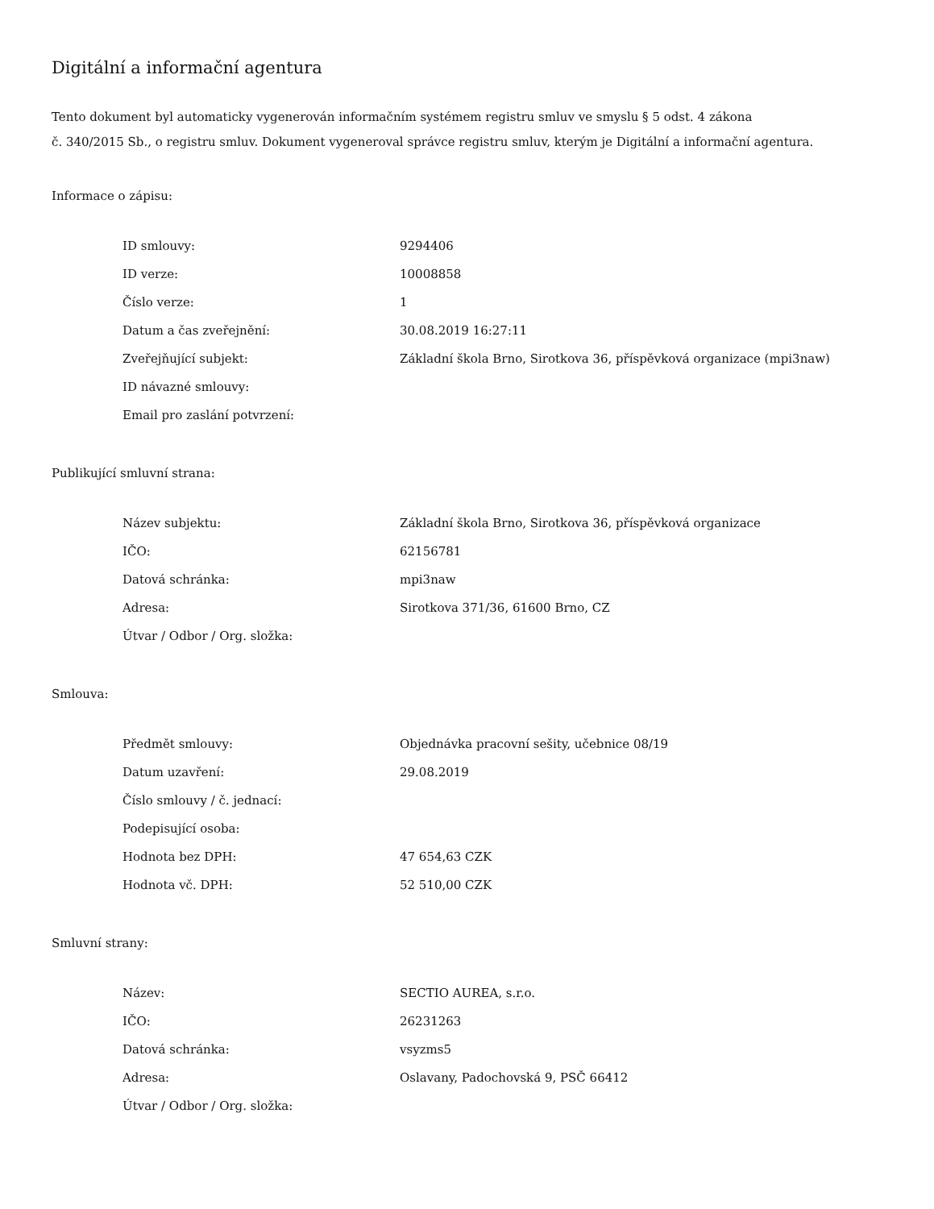Digitální a informační agentura
Tento dokument byl automaticky vygenerován informačním systémem registru smluv ve smyslu § 5 odst. 4 zákona
č. 340/2015 Sb., o registru smluv. Dokument vygeneroval správce registru smluv, kterým je Digitální a informační agentura.
Informace o zápisu:
| ID smlouvy: | 9294406 |
| ID verze: | 10008858 |
| Číslo verze: | 1 |
| Datum a čas zveřejnění: | 30.08.2019 16:27:11 |
| Zveřejňující subjekt: | Základní škola Brno, Sirotkova 36, příspěvková organizace (mpi3naw) |
| ID návazné smlouvy: | |
| Email pro zaslání potvrzení: | |
Publikující smluvní strana:
| Název subjektu: | Základní škola Brno, Sirotkova 36, příspěvková organizace |
| IČO: | 62156781 |
| Datová schránka: | mpi3naw |
| Adresa: | Sirotkova 371/36, 61600 Brno, CZ |
| Útvar / Odbor / Org. složka: | |
Smlouva:
| Předmět smlouvy: | Objednávka pracovní sešity, učebnice 08/19 |
| Datum uzavření: | 29.08.2019 |
| Číslo smlouvy / č. jednací: | |
| Podepisující osoba: | |
| Hodnota bez DPH: | 47 654,63 CZK |
| Hodnota vč. DPH: | 52 510,00 CZK |
Smluvní strany:
| Název: | SECTIO AUREA, s.r.o. |
| IČO: | 26231263 |
| Datová schránka: | vsyzms5 |
| Adresa: | Oslavany, Padochovská 9, PSČ 66412 |
| Útvar / Odbor / Org. složka: | |